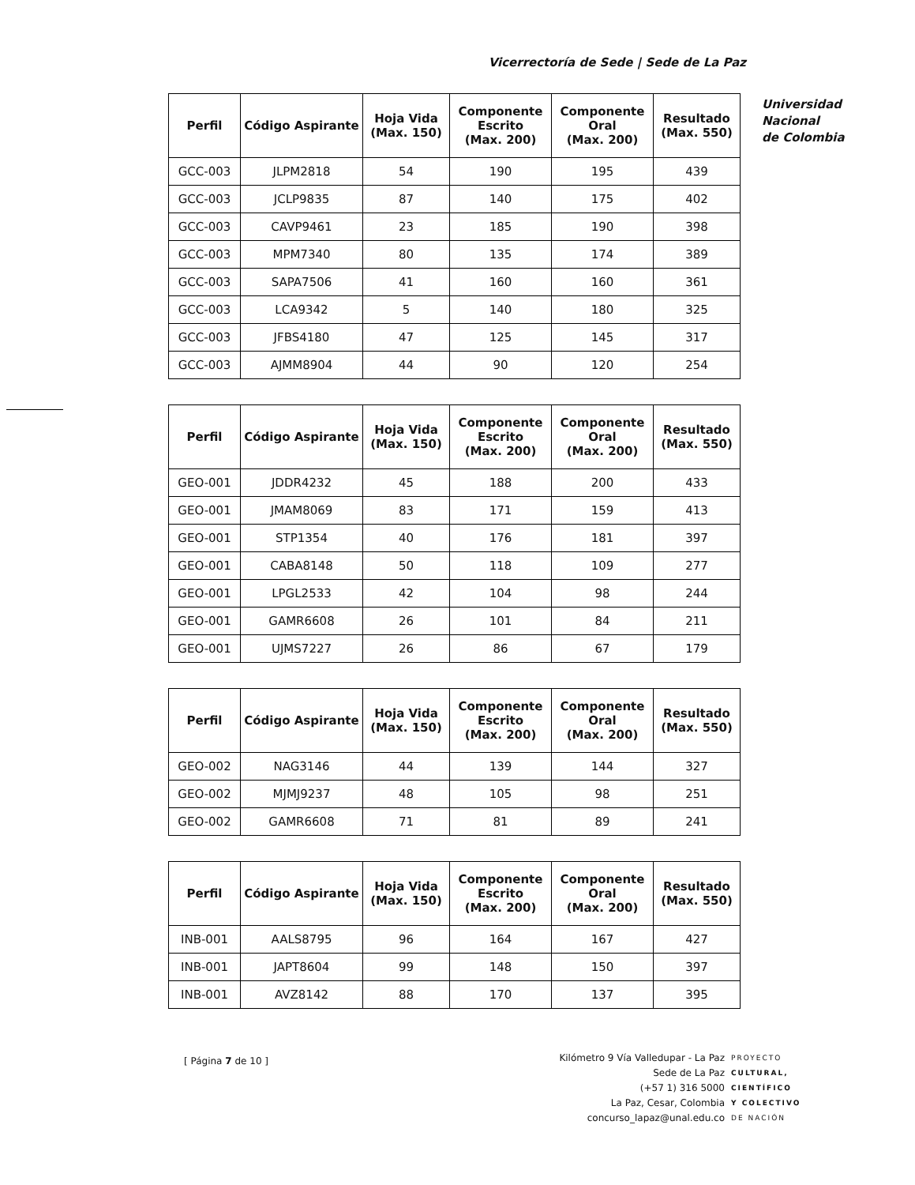Vicerrectoría de Sede | Sede de La Paz
Universidad
Nacional
de Colombia
| Perfil | Código Aspirante | Hoja Vida (Max. 150) | Componente Escrito (Max. 200) | Componente Oral (Max. 200) | Resultado (Max. 550) |
| --- | --- | --- | --- | --- | --- |
| GCC-003 | JLPM2818 | 54 | 190 | 195 | 439 |
| GCC-003 | JCLP9835 | 87 | 140 | 175 | 402 |
| GCC-003 | CAVP9461 | 23 | 185 | 190 | 398 |
| GCC-003 | MPM7340 | 80 | 135 | 174 | 389 |
| GCC-003 | SAPA7506 | 41 | 160 | 160 | 361 |
| GCC-003 | LCA9342 | 5 | 140 | 180 | 325 |
| GCC-003 | JFBS4180 | 47 | 125 | 145 | 317 |
| GCC-003 | AJMM8904 | 44 | 90 | 120 | 254 |
| Perfil | Código Aspirante | Hoja Vida (Max. 150) | Componente Escrito (Max. 200) | Componente Oral (Max. 200) | Resultado (Max. 550) |
| --- | --- | --- | --- | --- | --- |
| GEO-001 | JDDR4232 | 45 | 188 | 200 | 433 |
| GEO-001 | JMAM8069 | 83 | 171 | 159 | 413 |
| GEO-001 | STP1354 | 40 | 176 | 181 | 397 |
| GEO-001 | CABA8148 | 50 | 118 | 109 | 277 |
| GEO-001 | LPGL2533 | 42 | 104 | 98 | 244 |
| GEO-001 | GAMR6608 | 26 | 101 | 84 | 211 |
| GEO-001 | UJMS7227 | 26 | 86 | 67 | 179 |
| Perfil | Código Aspirante | Hoja Vida (Max. 150) | Componente Escrito (Max. 200) | Componente Oral (Max. 200) | Resultado (Max. 550) |
| --- | --- | --- | --- | --- | --- |
| GEO-002 | NAG3146 | 44 | 139 | 144 | 327 |
| GEO-002 | MJMJ9237 | 48 | 105 | 98 | 251 |
| GEO-002 | GAMR6608 | 71 | 81 | 89 | 241 |
| Perfil | Código Aspirante | Hoja Vida (Max. 150) | Componente Escrito (Max. 200) | Componente Oral (Max. 200) | Resultado (Max. 550) |
| --- | --- | --- | --- | --- | --- |
| INB-001 | AALS8795 | 96 | 164 | 167 | 427 |
| INB-001 | JAPT8604 | 99 | 148 | 150 | 397 |
| INB-001 | AVZ8142 | 88 | 170 | 137 | 395 |
[ Página 7 de 10 ]
Kilómetro 9 Vía Valledupar - La Paz
Sede de La Paz
(+57 1) 316 5000
La Paz, Cesar, Colombia
concurso_lapaz@unal.edu.co
PROYECTO
CULTURAL,
CIENTÍFICO
Y COLECTIVO
DE NACIÓN